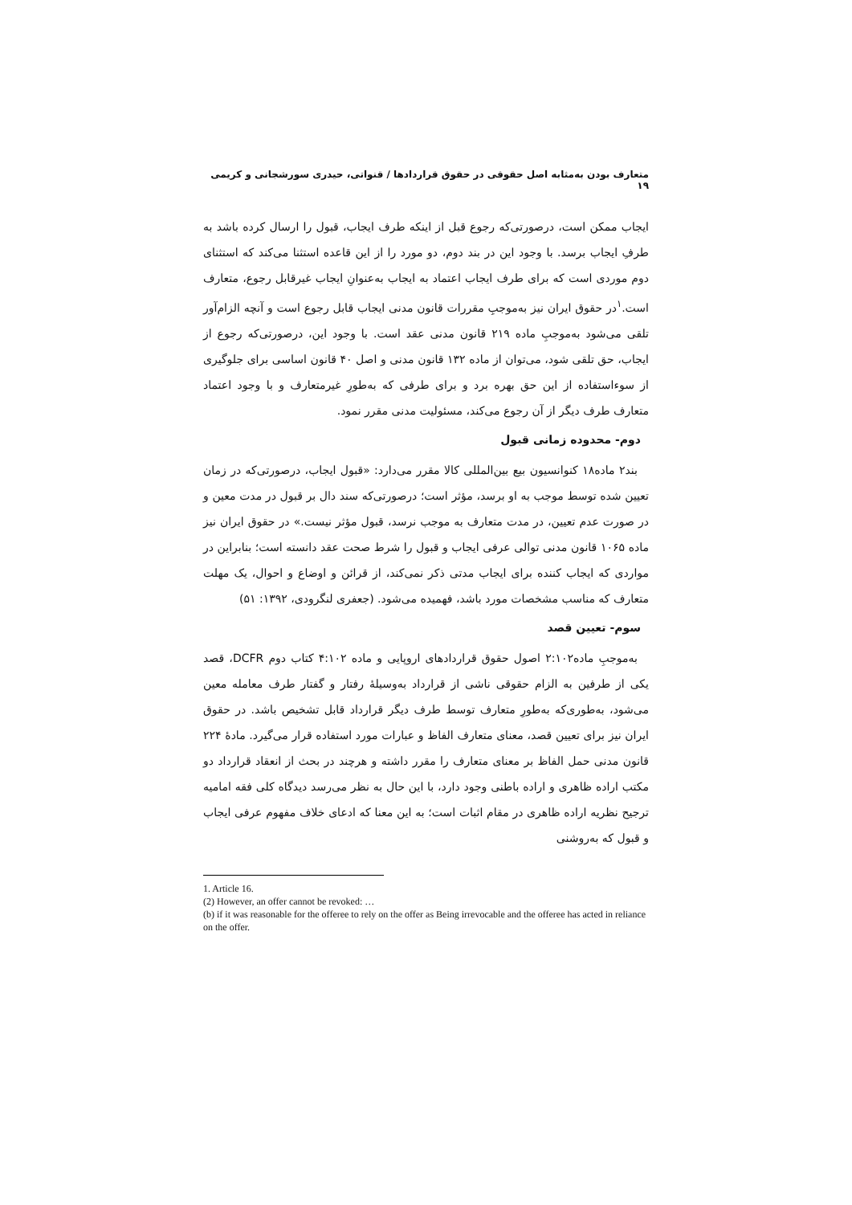متعارف بودن به‌مثابه اصل حقوقی در حقوق قراردادها / قنواتی، حیدری سورشجانی و کریمی ۱۹
ایجاب ممکن است، درصورتی‌که رجوع قبل از اینکه طرف ایجاب، قبول را ارسال کرده باشد به طرفِ ایجاب برسد. با وجود این در بند دوم، دو مورد را از این قاعده استثنا می‌کند که استثنای دوم موردی است که برای طرف ایجاب اعتماد به ایجاب به‌عنوانِ ایجاب غیرقابل رجوع، متعارف است.<sup>۱</sup>در حقوق ایران نیز به‌موجبِ مقررات قانون مدنی ایجاب قابل رجوع است و آنچه الزام‌آور تلقی می‌شود به‌موجبِ ماده ۲۱۹ قانون مدنی عقد است. با وجود این، درصورتی‌که رجوع از ایجاب، حق تلقی شود، می‌توان از ماده ۱۳۲ قانون مدنی و اصل ۴۰ قانون اساسی برای جلوگیری از سوءاستفاده از این حق بهره برد و برای طرفی که به‌طورِ غیرمتعارف و با وجود اعتماد متعارف طرف دیگر از آن رجوع می‌کند، مسئولیت مدنی مقرر نمود.
دوم- محدوده زمانی قبول
بند۲ ماده۱۸ کنوانسیون بیع بین‌المللی کالا مقرر می‌دارد: «قبول ایجاب، درصورتی‌که در زمان تعیین شده توسط موجب به او برسد، مؤثر است؛ درصورتی‌که سند دال بر قبول در مدت معین و در صورت عدم تعیین، در مدت متعارف به موجب نرسد، قبول مؤثر نیست.» در حقوق ایران نیز ماده ۱۰۶۵ قانون مدنی توالی عرفی ایجاب و قبول را شرط صحت عقد دانسته است؛ بنابراین در مواردی که ایجاب کننده برای ایجاب مدتی ذکر نمی‌کند، از قرائن و اوضاع و احوال، یک مهلت متعارف که مناسب مشخصات مورد باشد، فهمیده می‌شود. (جعفری لنگرودی، ۱۳۹۲: ۵۱)
سوم- تعیین قصد
به‌موجبِ ماده۲:۱۰۲ اصول حقوق قراردادهای اروپایی و ماده ۴:۱۰۲ کتاب دوم DCFR، قصد یکی از طرفین به الزام حقوقی ناشی از قرارداد به‌وسیلهٔ رفتار و گفتار طرف معامله معین می‌شود، به‌طوری‌که به‌طورِ متعارف توسط طرف دیگر قرارداد قابل تشخیص باشد. در حقوق ایران نیز برای تعیین قصد، معنای متعارف الفاظ و عبارات مورد استفاده قرار می‌گیرد. مادهٔ ۲۲۴ قانون مدنی حمل الفاظ بر معنای متعارف را مقرر داشته و هرچند در بحث از انعقاد قرارداد دو مکتب اراده ظاهری و اراده باطنی وجود دارد، با این حال به نظر می‌رسد دیدگاه کلی فقه امامیه ترجیح نظریه اراده ظاهری در مقام اثبات است؛ به این معنا که ادعای خلاف مفهوم عرفی ایجاب و قبول که به‌روشنی
1. Article 16.
(2) However, an offer cannot be revoked: …
(b) if it was reasonable for the offeree to rely on the offer as Being irrevocable and the offeree has acted in reliance on the offer.